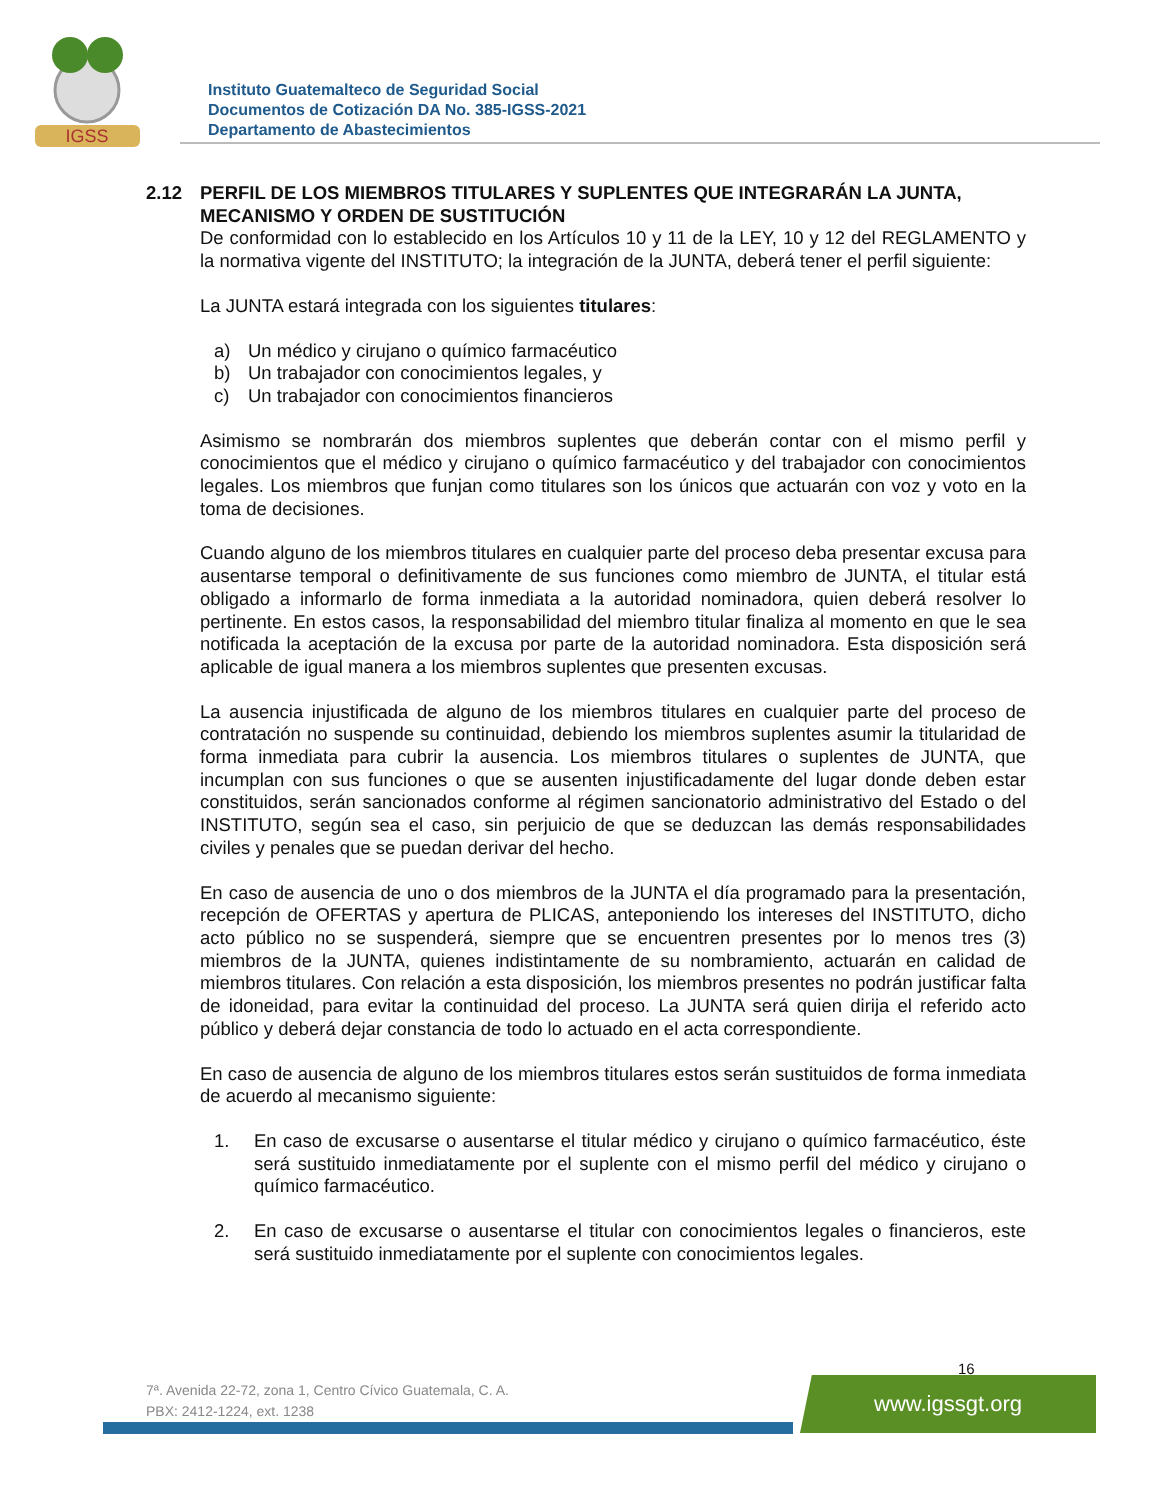IGSS
Instituto Guatemalteco de Seguridad Social
Documentos de Cotización DA No. 385-IGSS-2021
Departamento de Abastecimientos
2.12 PERFIL DE LOS MIEMBROS TITULARES Y SUPLENTES QUE INTEGRARÁN LA JUNTA, MECANISMO Y ORDEN DE SUSTITUCIÓN
De conformidad con lo establecido en los Artículos 10 y 11 de la LEY, 10 y 12 del REGLAMENTO y la normativa vigente del INSTITUTO; la integración de la JUNTA, deberá tener el perfil siguiente:
La JUNTA estará integrada con los siguientes titulares:
a) Un médico y cirujano o químico farmacéutico
b) Un trabajador con conocimientos legales, y
c) Un trabajador con conocimientos financieros
Asimismo se nombrarán dos miembros suplentes que deberán contar con el mismo perfil y conocimientos que el médico y cirujano o químico farmacéutico y del trabajador con conocimientos legales. Los miembros que funjan como titulares son los únicos que actuarán con voz y voto en la toma de decisiones.
Cuando alguno de los miembros titulares en cualquier parte del proceso deba presentar excusa para ausentarse temporal o definitivamente de sus funciones como miembro de JUNTA, el titular está obligado a informarlo de forma inmediata a la autoridad nominadora, quien deberá resolver lo pertinente. En estos casos, la responsabilidad del miembro titular finaliza al momento en que le sea notificada la aceptación de la excusa por parte de la autoridad nominadora. Esta disposición será aplicable de igual manera a los miembros suplentes que presenten excusas.
La ausencia injustificada de alguno de los miembros titulares en cualquier parte del proceso de contratación no suspende su continuidad, debiendo los miembros suplentes asumir la titularidad de forma inmediata para cubrir la ausencia. Los miembros titulares o suplentes de JUNTA, que incumplan con sus funciones o que se ausenten injustificadamente del lugar donde deben estar constituidos, serán sancionados conforme al régimen sancionatorio administrativo del Estado o del INSTITUTO, según sea el caso, sin perjuicio de que se deduzcan las demás responsabilidades civiles y penales que se puedan derivar del hecho.
En caso de ausencia de uno o dos miembros de la JUNTA el día programado para la presentación, recepción de OFERTAS y apertura de PLICAS, anteponiendo los intereses del INSTITUTO, dicho acto público no se suspenderá, siempre que se encuentren presentes por lo menos tres (3) miembros de la JUNTA, quienes indistintamente de su nombramiento, actuarán en calidad de miembros titulares. Con relación a esta disposición, los miembros presentes no podrán justificar falta de idoneidad, para evitar la continuidad del proceso. La JUNTA será quien dirija el referido acto público y deberá dejar constancia de todo lo actuado en el acta correspondiente.
En caso de ausencia de alguno de los miembros titulares estos serán sustituidos de forma inmediata de acuerdo al mecanismo siguiente:
1. En caso de excusarse o ausentarse el titular médico y cirujano o químico farmacéutico, éste será sustituido inmediatamente por el suplente con el mismo perfil del médico y cirujano o químico farmacéutico.
2. En caso de excusarse o ausentarse el titular con conocimientos legales o financieros, este será sustituido inmediatamente por el suplente con conocimientos legales.
16
7ª. Avenida 22-72, zona 1, Centro Cívico Guatemala, C. A.
PBX: 2412-1224, ext. 1238
www.igssgt.org